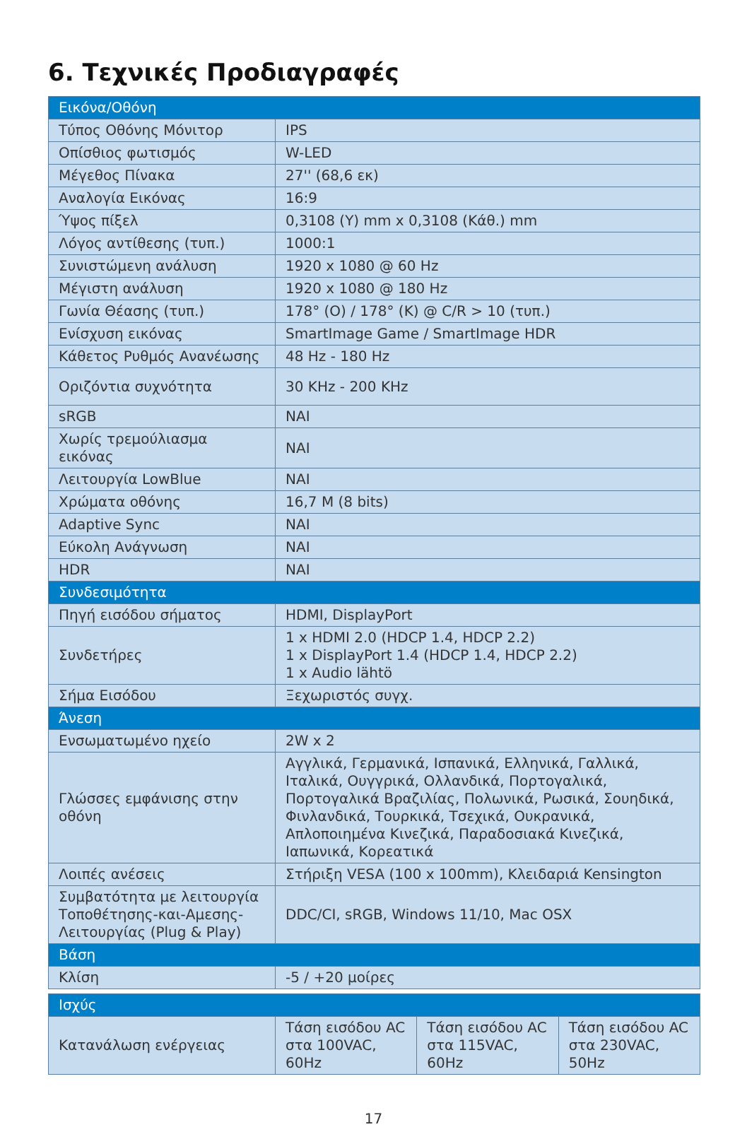6. Τεχνικές Προδιαγραφές
| Εικόνα/Οθόνη | |
| --- | --- |
| Τύπος Οθόνης Μόνιτορ | IPS |
| Οπίσθιος φωτισμός | W-LED |
| Μέγεθος Πίνακα | 27'' (68,6 εκ) |
| Αναλογία Εικόνας | 16:9 |
| Ύψος πίξελ | 0,3108 (Υ) mm x 0,3108 (Κάθ.) mm |
| Λόγος αντίθεσης (τυπ.) | 1000:1 |
| Συνιστώμενη ανάλυση | 1920 x 1080 @ 60 Hz |
| Μέγιστη ανάλυση | 1920 x 1080 @ 180 Hz |
| Γωνία Θέασης (τυπ.) | 178° (Ο) / 178° (Κ) @ C/R > 10 (τυπ.) |
| Ενίσχυση εικόνας | SmartImage Game / SmartImage HDR |
| Κάθετος Ρυθμός Ανανέωσης | 48 Hz - 180 Hz |
| Οριζόντια συχνότητα | 30 KHz - 200 KHz |
| sRGB | ΝΑΙ |
| Χωρίς τρεμούλιασμα εικόνας | ΝΑΙ |
| Λειτουργία LowBlue | ΝΑΙ |
| Χρώματα οθόνης | 16,7 M (8 bits) |
| Adaptive Sync | ΝΑΙ |
| Εύκολη Ανάγνωση | ΝΑΙ |
| HDR | ΝΑΙ |
| Συνδεσιμότητα | |
| Πηγή εισόδου σήματος | HDMI, DisplayPort |
| Συνδετήρες | 1 x HDMI 2.0 (HDCP 1.4, HDCP 2.2) 1 x DisplayPort 1.4 (HDCP 1.4, HDCP 2.2) 1 x Audio lähtö |
| Σήμα Εισόδου | Ξεχωριστός συγχ. |
| Άνεση | |
| Ενσωματωμένο ηχείο | 2W x 2 |
| Γλώσσες εμφάνισης στην οθόνη | Αγγλικά, Γερμανικά, Ισπανικά, Ελληνικά, Γαλλικά, Ιταλικά, Ουγγρικά, Ολλανδικά, Πορτογαλικά, Πορτογαλικά Βραζιλίας, Πολωνικά, Ρωσικά, Σουηδικά, Φινλανδικά, Τουρκικά, Τσεχικά, Ουκρανικά, Απλοποιημένα Κινεζικά, Παραδοσιακά Κινεζικά, Ιαπωνικά, Κορεατικά |
| Λοιπές ανέσεις | Στήριξη VESA (100 x 100mm), Κλειδαριά Kensington |
| Συμβατότητα με λειτουργία Τοποθέτησης-και-Αμεσης-Λειτουργίας (Plug & Play) | DDC/CI, sRGB, Windows 11/10, Mac OSX |
| Βάση | |
| Κλίση | -5 / +20 μοίρες |
| Ισχύς | | | |
| --- | --- | --- | --- |
| Κατανάλωση ενέργειας | Τάση εισόδου AC στα 100VAC, 60Hz | Τάση εισόδου AC στα 115VAC, 60Hz | Τάση εισόδου AC στα 230VAC, 50Hz |
17